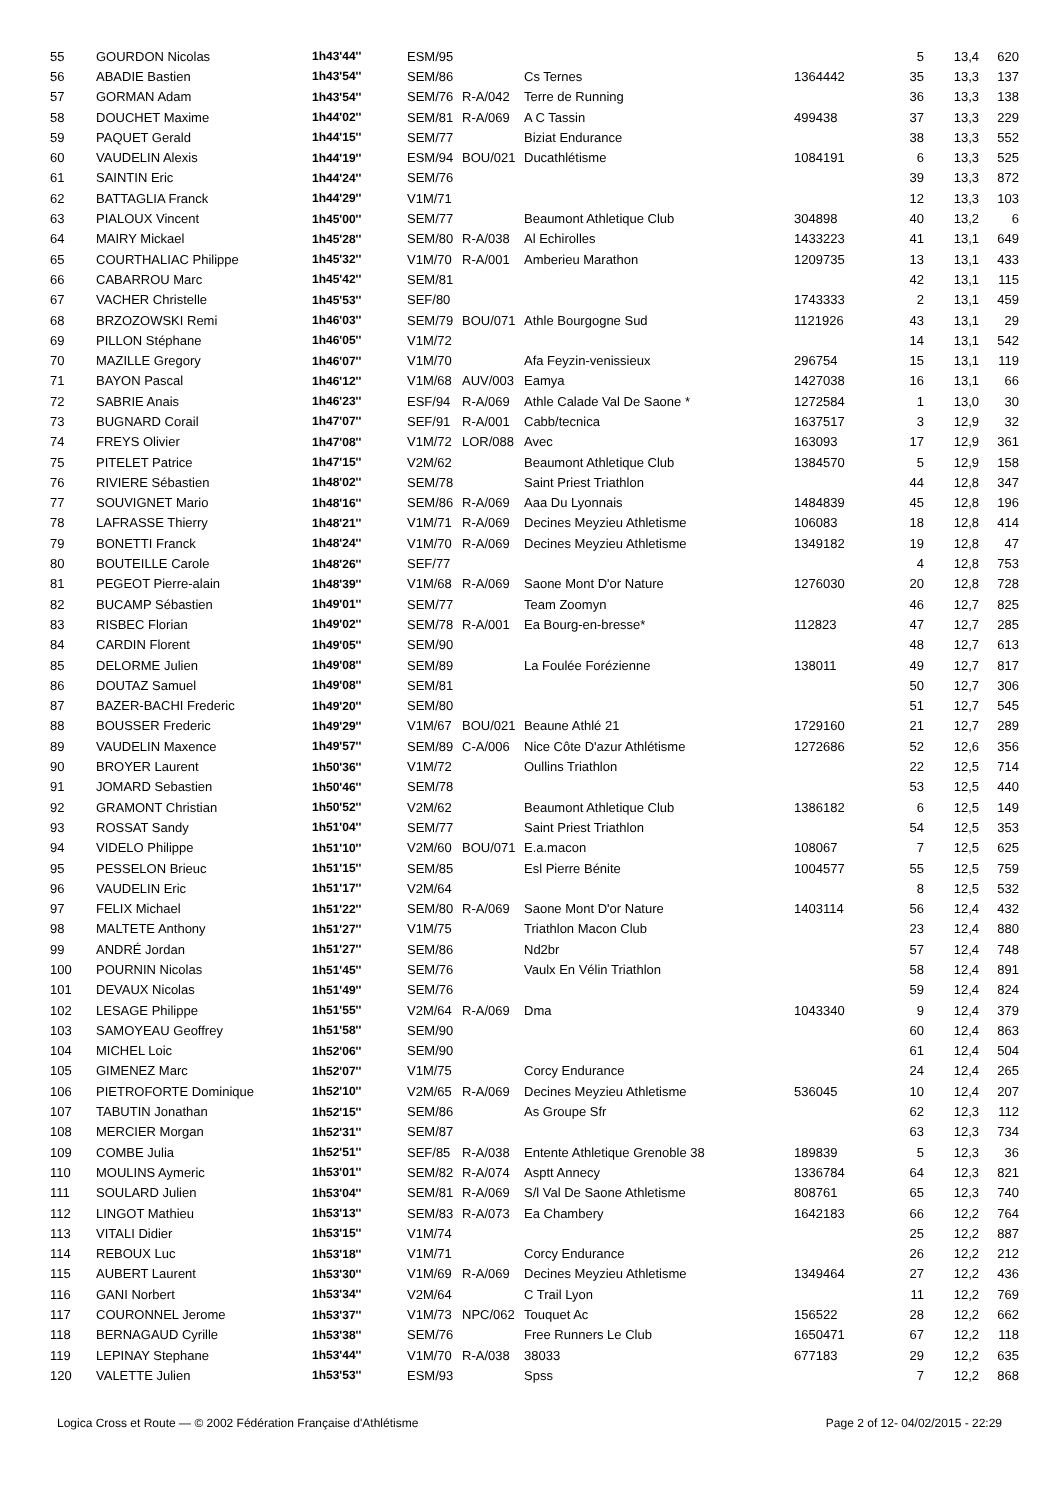| 55 | GOURDON Nicolas | 1h43'44'' | ESM/95 | | | | 5 | 13,4 | 620 |
| 56 | ABADIE Bastien | 1h43'54'' | SEM/86 | | Cs Ternes | 1364442 | 35 | 13,3 | 137 |
| 57 | GORMAN Adam | 1h43'54'' | SEM/76 | R-A/042 | Terre de Running | | 36 | 13,3 | 138 |
| 58 | DOUCHET Maxime | 1h44'02'' | SEM/81 | R-A/069 | A C Tassin | 499438 | 37 | 13,3 | 229 |
| 59 | PAQUET Gerald | 1h44'15'' | SEM/77 | | Biziat Endurance | | 38 | 13,3 | 552 |
| 60 | VAUDELIN Alexis | 1h44'19'' | ESM/94 | BOU/021 | Ducathlétisme | 1084191 | 6 | 13,3 | 525 |
| 61 | SAINTIN Eric | 1h44'24'' | SEM/76 | | | | 39 | 13,3 | 872 |
| 62 | BATTAGLIA Franck | 1h44'29'' | V1M/71 | | | | 12 | 13,3 | 103 |
| 63 | PIALOUX Vincent | 1h45'00'' | SEM/77 | | Beaumont Athletique Club | 304898 | 40 | 13,2 | 6 |
| 64 | MAIRY Mickael | 1h45'28'' | SEM/80 | R-A/038 | Al Echirolles | 1433223 | 41 | 13,1 | 649 |
| 65 | COURTHALIAC Philippe | 1h45'32'' | V1M/70 | R-A/001 | Amberieu Marathon | 1209735 | 13 | 13,1 | 433 |
| 66 | CABARROU Marc | 1h45'42'' | SEM/81 | | | | 42 | 13,1 | 115 |
| 67 | VACHER Christelle | 1h45'53'' | SEF/80 | | | 1743333 | 2 | 13,1 | 459 |
| 68 | BRZOZOWSKI Remi | 1h46'03'' | SEM/79 | BOU/071 | Athle Bourgogne Sud | 1121926 | 43 | 13,1 | 29 |
| 69 | PILLON Stéphane | 1h46'05'' | V1M/72 | | | | 14 | 13,1 | 542 |
| 70 | MAZILLE Gregory | 1h46'07'' | V1M/70 | | Afa Feyzin-venissieux | 296754 | 15 | 13,1 | 119 |
| 71 | BAYON Pascal | 1h46'12'' | V1M/68 | AUV/003 | Eamya | 1427038 | 16 | 13,1 | 66 |
| 72 | SABRIE Anais | 1h46'23'' | ESF/94 | R-A/069 | Athle Calade Val De Saone * | 1272584 | 1 | 13,0 | 30 |
| 73 | BUGNARD Corail | 1h47'07'' | SEF/91 | R-A/001 | Cabb/tecnica | 1637517 | 3 | 12,9 | 32 |
| 74 | FREYS Olivier | 1h47'08'' | V1M/72 | LOR/088 | Avec | 163093 | 17 | 12,9 | 361 |
| 75 | PITELET Patrice | 1h47'15'' | V2M/62 | | Beaumont Athletique Club | 1384570 | 5 | 12,9 | 158 |
| 76 | RIVIERE Sébastien | 1h48'02'' | SEM/78 | | Saint Priest Triathlon | | 44 | 12,8 | 347 |
| 77 | SOUVIGNET Mario | 1h48'16'' | SEM/86 | R-A/069 | Aaa Du Lyonnais | 1484839 | 45 | 12,8 | 196 |
| 78 | LAFRASSE Thierry | 1h48'21'' | V1M/71 | R-A/069 | Decines Meyzieu Athletisme | 106083 | 18 | 12,8 | 414 |
| 79 | BONETTI Franck | 1h48'24'' | V1M/70 | R-A/069 | Decines Meyzieu Athletisme | 1349182 | 19 | 12,8 | 47 |
| 80 | BOUTEILLE Carole | 1h48'26'' | SEF/77 | | | | 4 | 12,8 | 753 |
| 81 | PEGEOT Pierre-alain | 1h48'39'' | V1M/68 | R-A/069 | Saone Mont D'or Nature | 1276030 | 20 | 12,8 | 728 |
| 82 | BUCAMP Sébastien | 1h49'01'' | SEM/77 | | Team Zoomyn | | 46 | 12,7 | 825 |
| 83 | RISBEC Florian | 1h49'02'' | SEM/78 | R-A/001 | Ea Bourg-en-bresse* | 112823 | 47 | 12,7 | 285 |
| 84 | CARDIN Florent | 1h49'05'' | SEM/90 | | | | 48 | 12,7 | 613 |
| 85 | DELORME Julien | 1h49'08'' | SEM/89 | | La Foulée Forézienne | 138011 | 49 | 12,7 | 817 |
| 86 | DOUTAZ Samuel | 1h49'08'' | SEM/81 | | | | 50 | 12,7 | 306 |
| 87 | BAZER-BACHI Frederic | 1h49'20'' | SEM/80 | | | | 51 | 12,7 | 545 |
| 88 | BOUSSER Frederic | 1h49'29'' | V1M/67 | BOU/021 | Beaune Athlé 21 | 1729160 | 21 | 12,7 | 289 |
| 89 | VAUDELIN Maxence | 1h49'57'' | SEM/89 | C-A/006 | Nice Côte D'azur Athlétisme | 1272686 | 52 | 12,6 | 356 |
| 90 | BROYER Laurent | 1h50'36'' | V1M/72 | | Oullins Triathlon | | 22 | 12,5 | 714 |
| 91 | JOMARD Sebastien | 1h50'46'' | SEM/78 | | | | 53 | 12,5 | 440 |
| 92 | GRAMONT Christian | 1h50'52'' | V2M/62 | | Beaumont Athletique Club | 1386182 | 6 | 12,5 | 149 |
| 93 | ROSSAT Sandy | 1h51'04'' | SEM/77 | | Saint Priest Triathlon | | 54 | 12,5 | 353 |
| 94 | VIDELO Philippe | 1h51'10'' | V2M/60 | BOU/071 | E.a.macon | 108067 | 7 | 12,5 | 625 |
| 95 | PESSELON Brieuc | 1h51'15'' | SEM/85 | | Esl Pierre Bénite | 1004577 | 55 | 12,5 | 759 |
| 96 | VAUDELIN Eric | 1h51'17'' | V2M/64 | | | | 8 | 12,5 | 532 |
| 97 | FELIX Michael | 1h51'22'' | SEM/80 | R-A/069 | Saone Mont D'or Nature | 1403114 | 56 | 12,4 | 432 |
| 98 | MALTETE Anthony | 1h51'27'' | V1M/75 | | Triathlon Macon Club | | 23 | 12,4 | 880 |
| 99 | ANDRÉ Jordan | 1h51'27'' | SEM/86 | | Nd2br | | 57 | 12,4 | 748 |
| 100 | POURNIN Nicolas | 1h51'45'' | SEM/76 | | Vaulx En Vélin Triathlon | | 58 | 12,4 | 891 |
| 101 | DEVAUX Nicolas | 1h51'49'' | SEM/76 | | | | 59 | 12,4 | 824 |
| 102 | LESAGE Philippe | 1h51'55'' | V2M/64 | R-A/069 | Dma | 1043340 | 9 | 12,4 | 379 |
| 103 | SAMOYEAU Geoffrey | 1h51'58'' | SEM/90 | | | | 60 | 12,4 | 863 |
| 104 | MICHEL Loic | 1h52'06'' | SEM/90 | | | | 61 | 12,4 | 504 |
| 105 | GIMENEZ Marc | 1h52'07'' | V1M/75 | | Corcy Endurance | | 24 | 12,4 | 265 |
| 106 | PIETROFORTE Dominique | 1h52'10'' | V2M/65 | R-A/069 | Decines Meyzieu Athletisme | 536045 | 10 | 12,4 | 207 |
| 107 | TABUTIN Jonathan | 1h52'15'' | SEM/86 | | As Groupe Sfr | | 62 | 12,3 | 112 |
| 108 | MERCIER Morgan | 1h52'31'' | SEM/87 | | | | 63 | 12,3 | 734 |
| 109 | COMBE Julia | 1h52'51'' | SEF/85 | R-A/038 | Entente Athletique Grenoble 38 | 189839 | 5 | 12,3 | 36 |
| 110 | MOULINS Aymeric | 1h53'01'' | SEM/82 | R-A/074 | Asptt Annecy | 1336784 | 64 | 12,3 | 821 |
| 111 | SOULARD Julien | 1h53'04'' | SEM/81 | R-A/069 | S/l Val De Saone Athletisme | 808761 | 65 | 12,3 | 740 |
| 112 | LINGOT Mathieu | 1h53'13'' | SEM/83 | R-A/073 | Ea Chambery | 1642183 | 66 | 12,2 | 764 |
| 113 | VITALI Didier | 1h53'15'' | V1M/74 | | | | 25 | 12,2 | 887 |
| 114 | REBOUX Luc | 1h53'18'' | V1M/71 | | Corcy Endurance | | 26 | 12,2 | 212 |
| 115 | AUBERT Laurent | 1h53'30'' | V1M/69 | R-A/069 | Decines Meyzieu Athletisme | 1349464 | 27 | 12,2 | 436 |
| 116 | GANI Norbert | 1h53'34'' | V2M/64 | | C Trail Lyon | | 11 | 12,2 | 769 |
| 117 | COURONNEL Jerome | 1h53'37'' | V1M/73 | NPC/062 | Touquet Ac | 156522 | 28 | 12,2 | 662 |
| 118 | BERNAGAUD Cyrille | 1h53'38'' | SEM/76 | | Free Runners Le Club | 1650471 | 67 | 12,2 | 118 |
| 119 | LEPINAY Stephane | 1h53'44'' | V1M/70 | R-A/038 | 38033 | 677183 | 29 | 12,2 | 635 |
| 120 | VALETTE Julien | 1h53'53'' | ESM/93 | | Spss | | 7 | 12,2 | 868 |
Logica Cross et Route — © 2002 Fédération Française d'Athlétisme Page 2 of 12- 04/02/2015 - 22:29